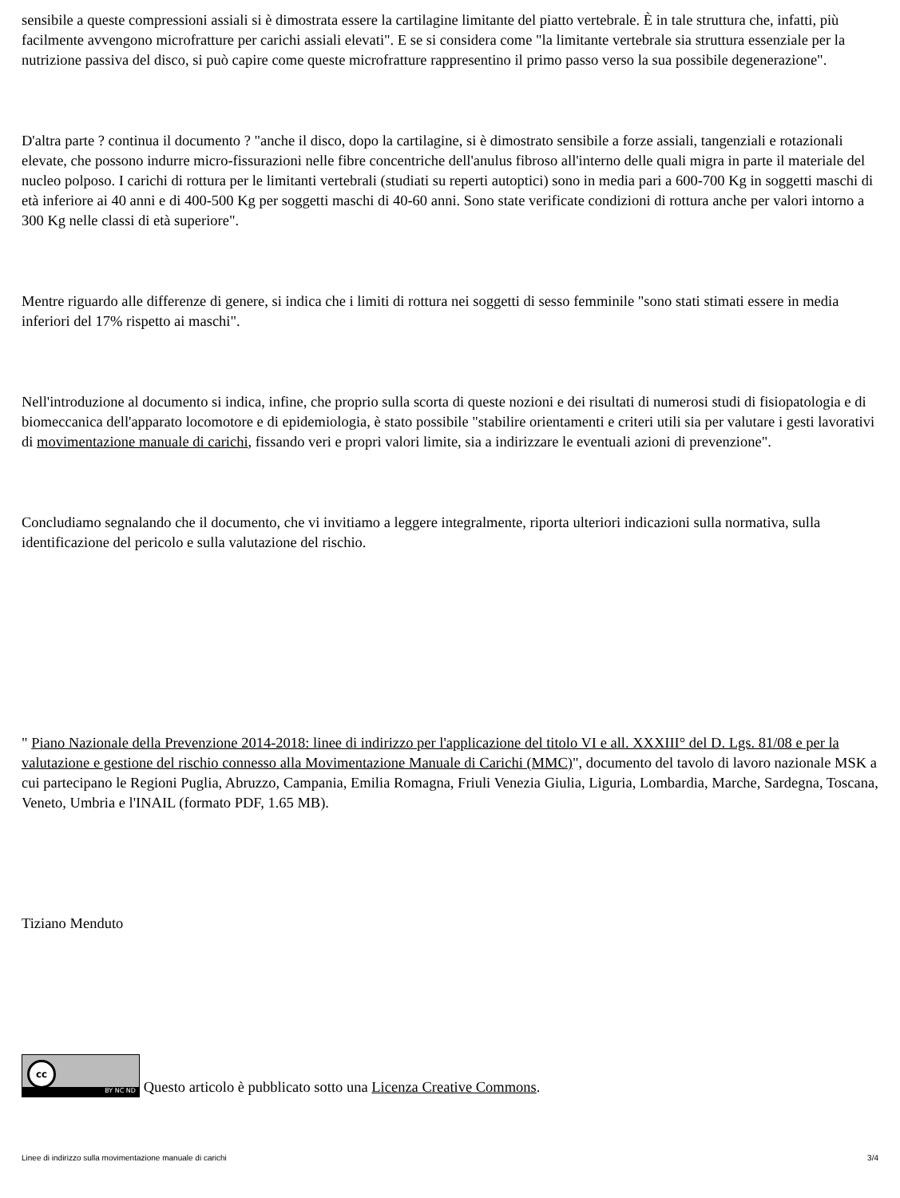sensibile a queste compressioni assiali si è dimostrata essere la cartilagine limitante del piatto vertebrale. È in tale struttura che, infatti, più facilmente avvengono microfratture per carichi assiali elevati". E se si considera come "la limitante vertebrale sia struttura essenziale per la nutrizione passiva del disco, si può capire come queste microfratture rappresentino il primo passo verso la sua possibile degenerazione".
D'altra parte ? continua il documento ? "anche il disco, dopo la cartilagine, si è dimostrato sensibile a forze assiali, tangenziali e rotazionali elevate, che possono indurre micro-fissurazioni nelle fibre concentriche dell'anulus fibroso all'interno delle quali migra in parte il materiale del nucleo polposo. I carichi di rottura per le limitanti vertebrali (studiati su reperti autoptici) sono in media pari a 600-700 Kg in soggetti maschi di età inferiore ai 40 anni e di 400-500 Kg per soggetti maschi di 40-60 anni. Sono state verificate condizioni di rottura anche per valori intorno a 300 Kg nelle classi di età superiore".
Mentre riguardo alle differenze di genere, si indica che i limiti di rottura nei soggetti di sesso femminile "sono stati stimati essere in media inferiori del 17% rispetto ai maschi".
Nell'introduzione al documento si indica, infine, che proprio sulla scorta di queste nozioni e dei risultati di numerosi studi di fisiopatologia e di biomeccanica dell'apparato locomotore e di epidemiologia, è stato possibile "stabilire orientamenti e criteri utili sia per valutare i gesti lavorativi di movimentazione manuale di carichi, fissando veri e propri valori limite, sia a indirizzare le eventuali azioni di prevenzione".
Concludiamo segnalando che il documento, che vi invitiamo a leggere integralmente, riporta ulteriori indicazioni sulla normativa, sulla identificazione del pericolo e sulla valutazione del rischio.
" Piano Nazionale della Prevenzione 2014-2018: linee di indirizzo per l'applicazione del titolo VI e all. XXXIII° del D. Lgs. 81/08 e per la valutazione e gestione del rischio connesso alla Movimentazione Manuale di Carichi (MMC)", documento del tavolo di lavoro nazionale MSK a cui partecipano le Regioni Puglia, Abruzzo, Campania, Emilia Romagna, Friuli Venezia Giulia, Liguria, Lombardia, Marche, Sardegna, Toscana, Veneto, Umbria e l'INAIL (formato PDF, 1.65 MB).
Tiziano Menduto
cc BY NC ND Questo articolo è pubblicato sotto una Licenza Creative Commons.
Linee di indirizzo sulla movimentazione manuale di carichi 3/4